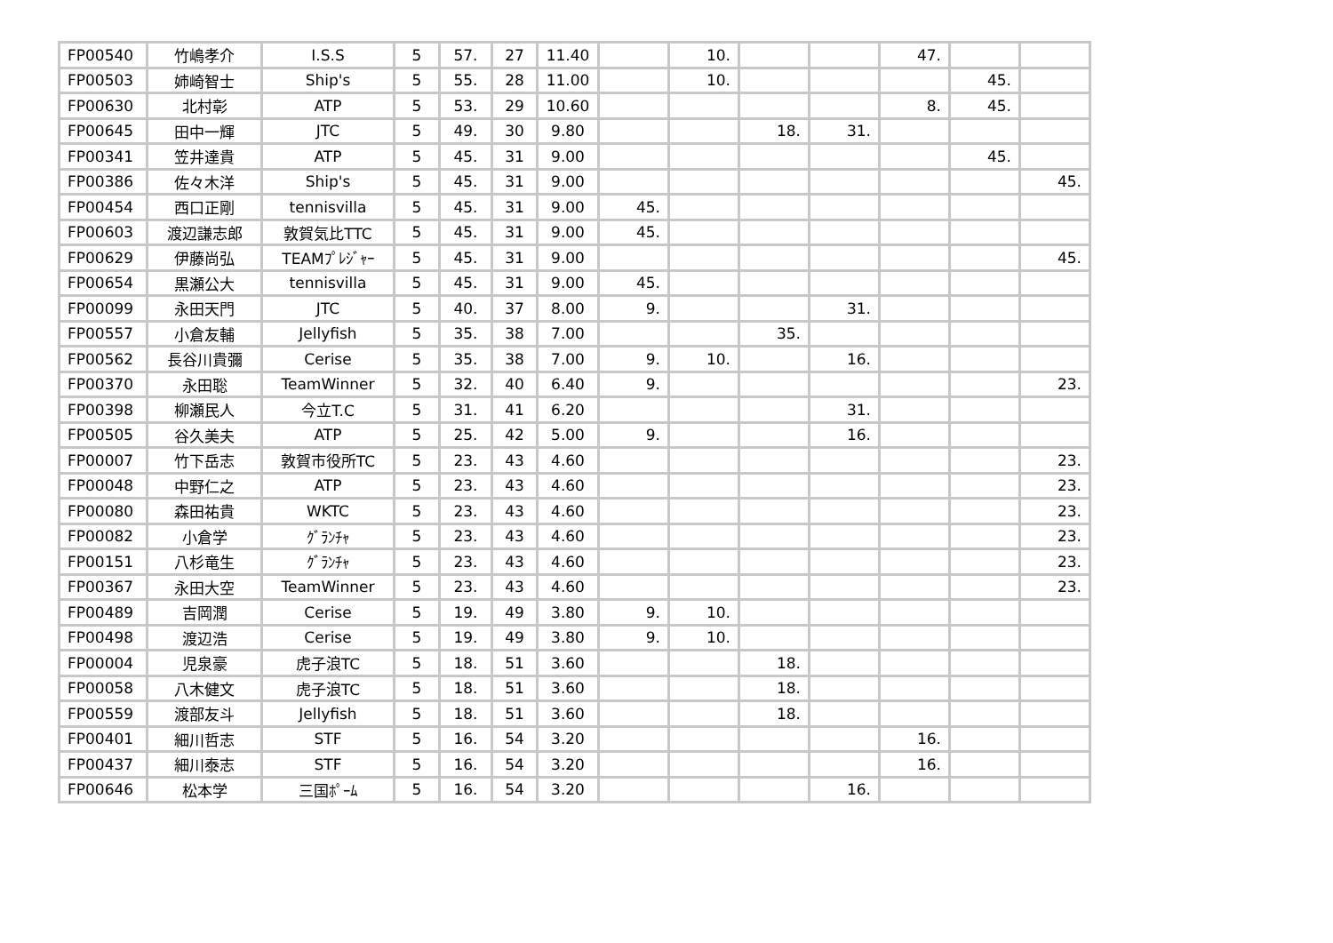| FP00540 | 竹嶋孝介 | I.S.S | 5 | 57. | 27 | 11.40 | | 10. | | | 47. | | |
| FP00503 | 姉崎智士 | Ship's | 5 | 55. | 28 | 11.00 | | 10. | | | | 45. | |
| FP00630 | 北村彰 | ATP | 5 | 53. | 29 | 10.60 | | | | | 8. | 45. | |
| FP00645 | 田中一輝 | JTC | 5 | 49. | 30 | 9.80 | | | 18. | 31. | | | |
| FP00341 | 笠井達貴 | ATP | 5 | 45. | 31 | 9.00 | | | | | | 45. | |
| FP00386 | 佐々木洋 | Ship's | 5 | 45. | 31 | 9.00 | | | | | | | 45. |
| FP00454 | 西口正剛 | tennisvilla | 5 | 45. | 31 | 9.00 | 45. | | | | | | |
| FP00603 | 渡辺謙志郎 | 敦賀気比TTC | 5 | 45. | 31 | 9.00 | 45. | | | | | | |
| FP00629 | 伊藤尚弘 | TEAMﾌﾟﾚｼﾞｬｰ | 5 | 45. | 31 | 9.00 | | | | | | | 45. |
| FP00654 | 黒瀬公大 | tennisvilla | 5 | 45. | 31 | 9.00 | 45. | | | | | | |
| FP00099 | 永田天門 | JTC | 5 | 40. | 37 | 8.00 | 9. | | | 31. | | | |
| FP00557 | 小倉友輔 | Jellyfish | 5 | 35. | 38 | 7.00 | | | 35. | | | | |
| FP00562 | 長谷川貴彌 | Cerise | 5 | 35. | 38 | 7.00 | 9. | 10. | | 16. | | | |
| FP00370 | 永田聡 | TeamWinner | 5 | 32. | 40 | 6.40 | 9. | | | | | | 23. |
| FP00398 | 柳瀬民人 | 今立T.C | 5 | 31. | 41 | 6.20 | | | | 31. | | | |
| FP00505 | 谷久美夫 | ATP | 5 | 25. | 42 | 5.00 | 9. | | | 16. | | | |
| FP00007 | 竹下岳志 | 敦賀市役所TC | 5 | 23. | 43 | 4.60 | | | | | | | 23. |
| FP00048 | 中野仁之 | ATP | 5 | 23. | 43 | 4.60 | | | | | | | 23. |
| FP00080 | 森田祐貴 | WKTC | 5 | 23. | 43 | 4.60 | | | | | | | 23. |
| FP00082 | 小倉学 | ｸﾞﾗﾝﾁｬ | 5 | 23. | 43 | 4.60 | | | | | | | 23. |
| FP00151 | 八杉竜生 | ｸﾞﾗﾝﾁｬ | 5 | 23. | 43 | 4.60 | | | | | | | 23. |
| FP00367 | 永田大空 | TeamWinner | 5 | 23. | 43 | 4.60 | | | | | | | 23. |
| FP00489 | 吉岡潤 | Cerise | 5 | 19. | 49 | 3.80 | 9. | 10. | | | | | |
| FP00498 | 渡辺浩 | Cerise | 5 | 19. | 49 | 3.80 | 9. | 10. | | | | | |
| FP00004 | 児泉豪 | 虎子浪TC | 5 | 18. | 51 | 3.60 | | | 18. | | | | |
| FP00058 | 八木健文 | 虎子浪TC | 5 | 18. | 51 | 3.60 | | | 18. | | | | |
| FP00559 | 渡部友斗 | Jellyfish | 5 | 18. | 51 | 3.60 | | | 18. | | | | |
| FP00401 | 細川哲志 | STF | 5 | 16. | 54 | 3.20 | | | | | 16. | | |
| FP00437 | 細川泰志 | STF | 5 | 16. | 54 | 3.20 | | | | | 16. | | |
| FP00646 | 松本学 | 三国ﾎﾟｰﾑ | 5 | 16. | 54 | 3.20 | | | | 16. | | | |